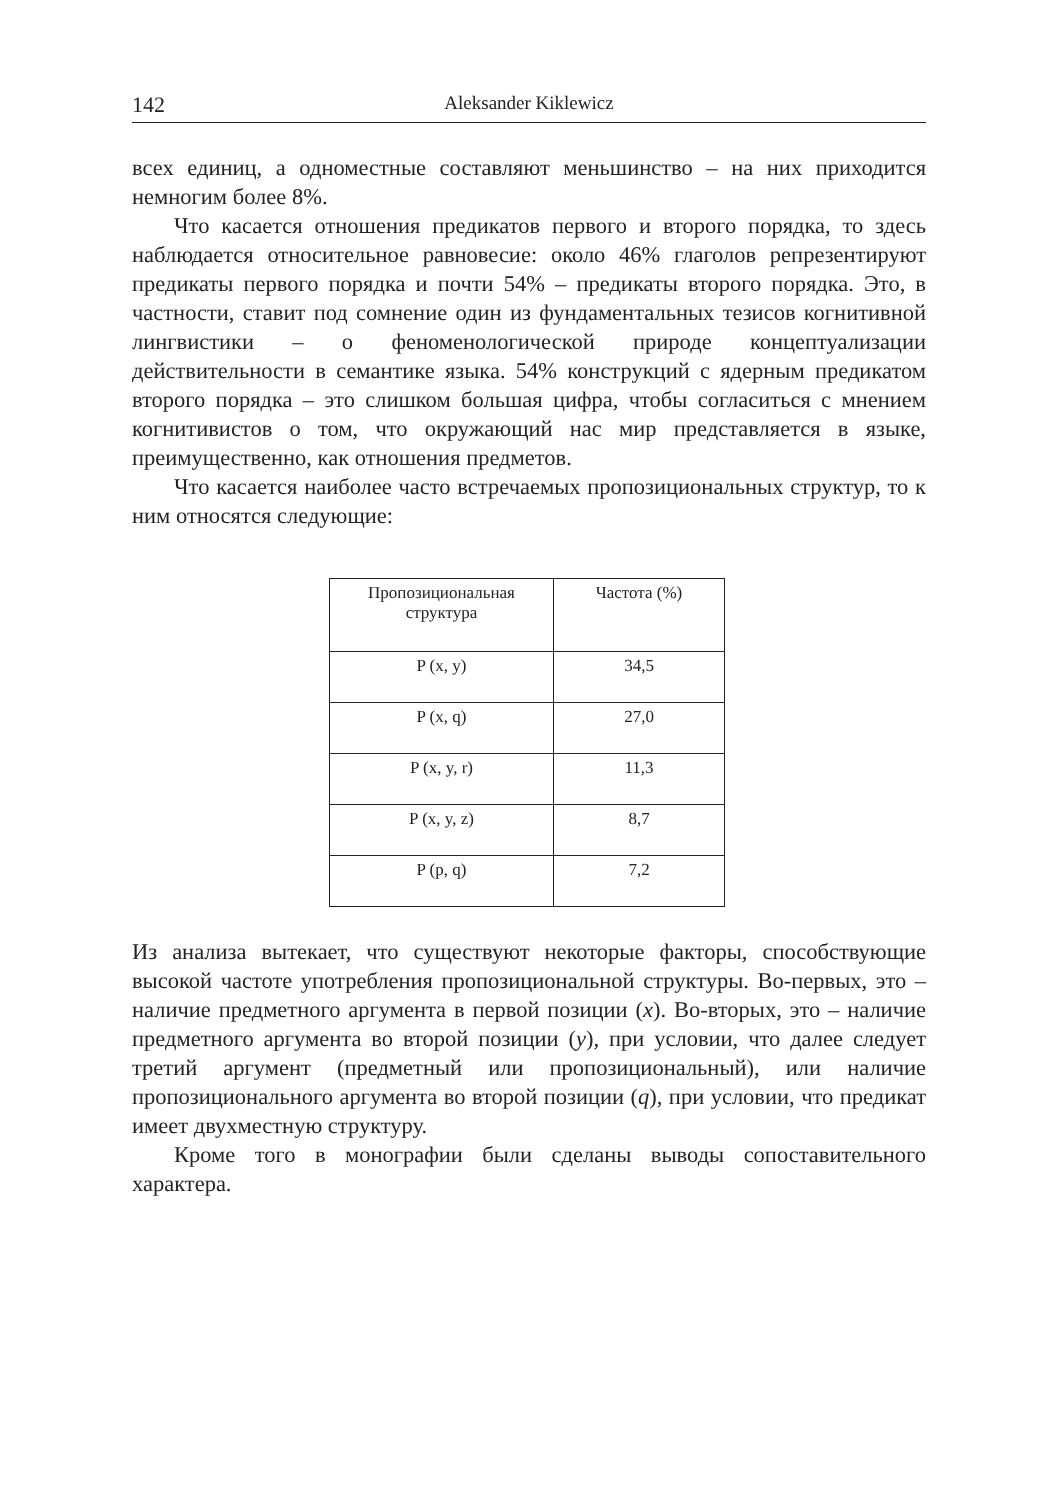142 Aleksander Kiklewicz
всех единиц, а одноместные составляют меньшинство – на них приходится немногим более 8%.
Что касается отношения предикатов первого и второго порядка, то здесь наблюдается относительное равновесие: около 46% глаголов репрезентируют предикаты первого порядка и почти 54% – предикаты второго порядка. Это, в частности, ставит под сомнение один из фундаментальных тезисов когнитивной лингвистики – о феноменологической природе концептуализации действительности в семантике языка. 54% конструкций с ядерным предикатом второго порядка – это слишком большая цифра, чтобы согласиться с мнением когнитивистов о том, что окружающий нас мир представляется в языке, преимущественно, как отношения предметов.
Что касается наиболее часто встречаемых пропозициональных структур, то к ним относятся следующие:
| Пропозициональная структура | Частота (%) |
| P (x, y) | 34,5 |
| P (x, q) | 27,0 |
| P (x, y, r) | 11,3 |
| P (x, y, z) | 8,7 |
| P (p, q) | 7,2 |
Из анализа вытекает, что существуют некоторые факторы, способствующие высокой частоте употребления пропозициональной структуры. Во-первых, это – наличие предметного аргумента в первой позиции (x). Во-вторых, это – наличие предметного аргумента во второй позиции (y), при условии, что далее следует третий аргумент (предметный или пропозициональный), или наличие пропозиционального аргумента во второй позиции (q), при условии, что предикат имеет двухместную структуру.
Кроме того в монографии были сделаны выводы сопоставительного характера.